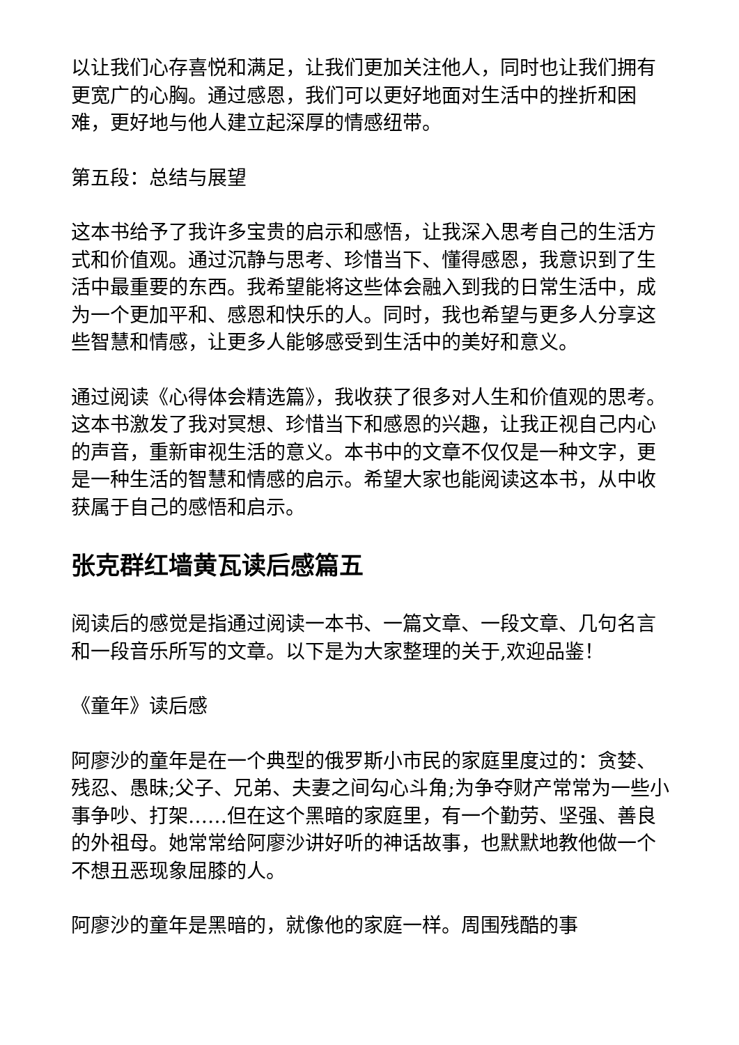以让我们心存喜悦和满足，让我们更加关注他人，同时也让我们拥有更宽广的心胸。通过感恩，我们可以更好地面对生活中的挫折和困难，更好地与他人建立起深厚的情感纽带。
第五段：总结与展望
这本书给予了我许多宝贵的启示和感悟，让我深入思考自己的生活方式和价值观。通过沉静与思考、珍惜当下、懂得感恩，我意识到了生活中最重要的东西。我希望能将这些体会融入到我的日常生活中，成为一个更加平和、感恩和快乐的人。同时，我也希望与更多人分享这些智慧和情感，让更多人能够感受到生活中的美好和意义。
通过阅读《心得体会精选篇》，我收获了很多对人生和价值观的思考。这本书激发了我对冥想、珍惜当下和感恩的兴趣，让我正视自己内心的声音，重新审视生活的意义。本书中的文章不仅仅是一种文字，更是一种生活的智慧和情感的启示。希望大家也能阅读这本书，从中收获属于自己的感悟和启示。
张克群红墙黄瓦读后感篇五
阅读后的感觉是指通过阅读一本书、一篇文章、一段文章、几句名言和一段音乐所写的文章。以下是为大家整理的关于,欢迎品鉴！
《童年》读后感
阿廖沙的童年是在一个典型的俄罗斯小市民的家庭里度过的：贪婪、残忍、愚昧;父子、兄弟、夫妻之间勾心斗角;为争夺财产常常为一些小事争吵、打架……但在这个黑暗的家庭里，有一个勤劳、坚强、善良的外祖母。她常常给阿廖沙讲好听的神话故事，也默默地教他做一个不想丑恶现象屈膝的人。
阿廖沙的童年是黑暗的，就像他的家庭一样。周围残酷的事